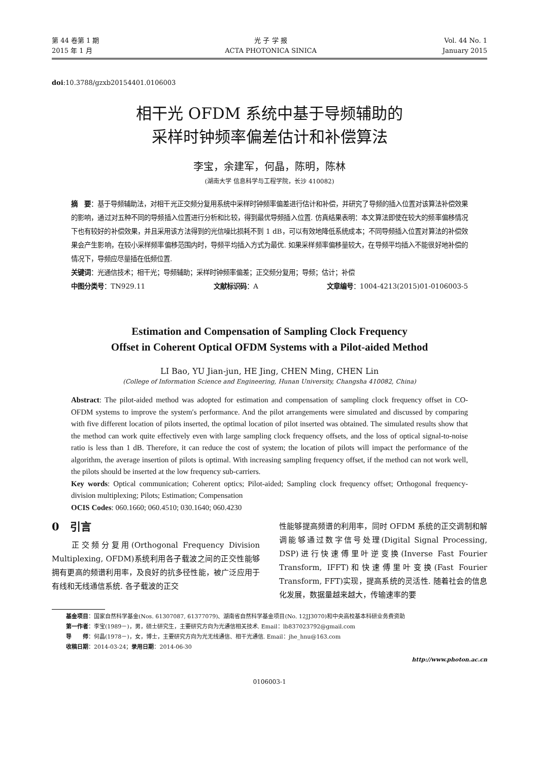第 44 卷第 1 期
2015 年 1 月
光 子 学 报
ACTA PHOTONICA SINICA
Vol. 44 No. 1
January 2015
doi:10.3788/gzxb20154401.0106003
相干光 OFDM 系统中基于导频辅助的
采样时钟频率偏差估计和补偿算法
李宝，余建军，何晶，陈明，陈林
(湖南大学 信息科学与工程学院，长沙 410082)
摘　要：基于导频辅助法，对相干光正交频分复用系统中采样时钟频率偏差进行估计和补偿，并研究了导频的插入位置对该算法补偿效果的影响，通过对五种不同的导频插入位置进行分析和比较，得到最优导频插入位置. 仿真结果表明：本文算法即使在较大的频率偏移情况下也有较好的补偿效果，并且采用该方法得到的光信噪比损耗不到 1 dB，可以有效地降低系统成本；不同导频插入位置对算法的补偿效果会产生影响，在较小采样频率偏移范围内时，导频平均插入方式为最优. 如果采样频率偏移量较大，在导频平均插入不能很好地补偿的情况下，导频应尽量插在低频位置.
关键词：光通信技术；相干光；导频辅助；采样时钟频率偏差；正交频分复用；导频；估计；补偿
中图分类号：TN929.11 文献标识码：A 文章编号：1004-4213(2015)01-0106003-5
Estimation and Compensation of Sampling Clock Frequency
Offset in Coherent Optical OFDM Systems with a Pilot-aided Method
LI Bao, YU Jian-jun, HE Jing, CHEN Ming, CHEN Lin
(College of Information Science and Engineering, Hunan University, Changsha 410082, China)
Abstract: The pilot-aided method was adopted for estimation and compensation of sampling clock frequency offset in CO-OFDM systems to improve the system′s performance. And the pilot arrangements were simulated and discussed by comparing with five different location of pilots inserted, the optimal location of pilot inserted was obtained. The simulated results show that the method can work quite effectively even with large sampling clock frequency offsets, and the loss of optical signal-to-noise ratio is less than 1 dB. Therefore, it can reduce the cost of system; the location of pilots will impact the performance of the algorithm, the average insertion of pilots is optimal. With increasing sampling frequency offset, if the method can not work well, the pilots should be inserted at the low frequency sub-carriers.
Key words: Optical communication; Coherent optics; Pilot-aided; Sampling clock frequency offset; Orthogonal frequency-division multiplexing; Pilots; Estimation; Compensation
OCIS Codes: 060.1660; 060.4510; 030.1640; 060.4230
0　引言
　　正交频分复用(Orthogonal Frequency Division Multiplexing, OFDM)系统利用各子载波之间的正交性能够拥有更高的频谱利用率，及良好的抗多径性能，被广泛应用于有线和无线通信系统. 各子载波的正交
性能够提高频谱的利用率，同时 OFDM 系统的正交调制和解调能够通过数字信号处理(Digital Signal Processing, DSP)进行快速傅里叶逆变换(Inverse Fast Fourier Transform, IFFT)和快速傅里叶变换(Fast Fourier Transform, FFT)实现，提高系统的灵活性. 随着社会的信息化发展，数据量越来越大，传输速率的要
基金项目：国家自然科学基金(Nos. 61307087, 61377079)、湖南省自然科学基金项目(No. 12JJ3070)和中央高校基本科研业务费资助
第一作者：李宝(1989－)，男，硕士研究生，主要研究方向为光通信相关技术. Email：lb837023792@gmail.com
导　　师：何晶(1978－)，女，博士，主要研究方向为光无线通信、相干光通信. Email：jhe_hnu@163.com
收稿日期：2014-03-24；录用日期：2014-06-30
http://www.photon.ac.cn
0106003-1